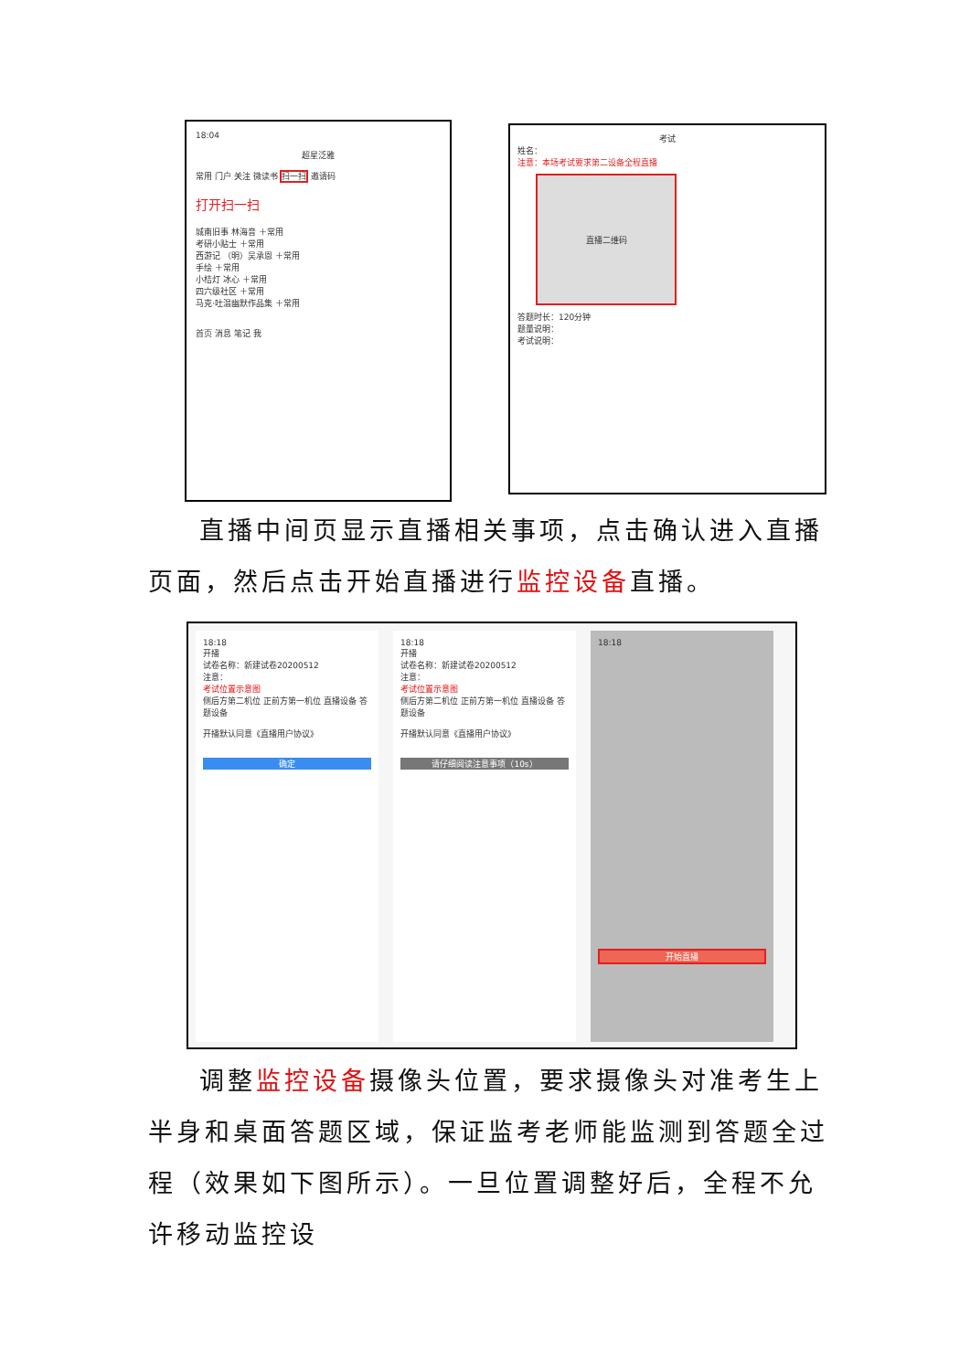18:04
超星泛雅
常用 门户 关注 微读书 扫一扫 邀请码
打开扫一扫
城南旧事 林海音 ＋常用
考研小贴士 ＋常用
西游记 （明）吴承恩 ＋常用
手绘 ＋常用
小桔灯 冰心 ＋常用
四六级社区 ＋常用
马克·吐温幽默作品集 ＋常用
首页 消息 笔记 我
考试
姓名：
注意：本场考试要求第二设备全程直播
直播二维码
答题时长：120分钟
题量说明：
考试说明：
直播中间页显示直播相关事项，点击确认进入直播页面，然后点击开始直播进行监控设备直播。
18:18
开播
试卷名称：新建试卷20200512
注意：
考试位置示意图
侧后方第二机位 正前方第一机位 直播设备 答题设备
开播默认同意《直播用户协议》
确定
18:18
开播
试卷名称：新建试卷20200512
注意：
考试位置示意图
侧后方第二机位 正前方第一机位 直播设备 答题设备
开播默认同意《直播用户协议》
请仔细阅读注意事项（10s）
18:18
开始直播
调整监控设备摄像头位置，要求摄像头对准考生上半身和桌面答题区域，保证监考老师能监测到答题全过程（效果如下图所示）。一旦位置调整好后，全程不允许移动监控设